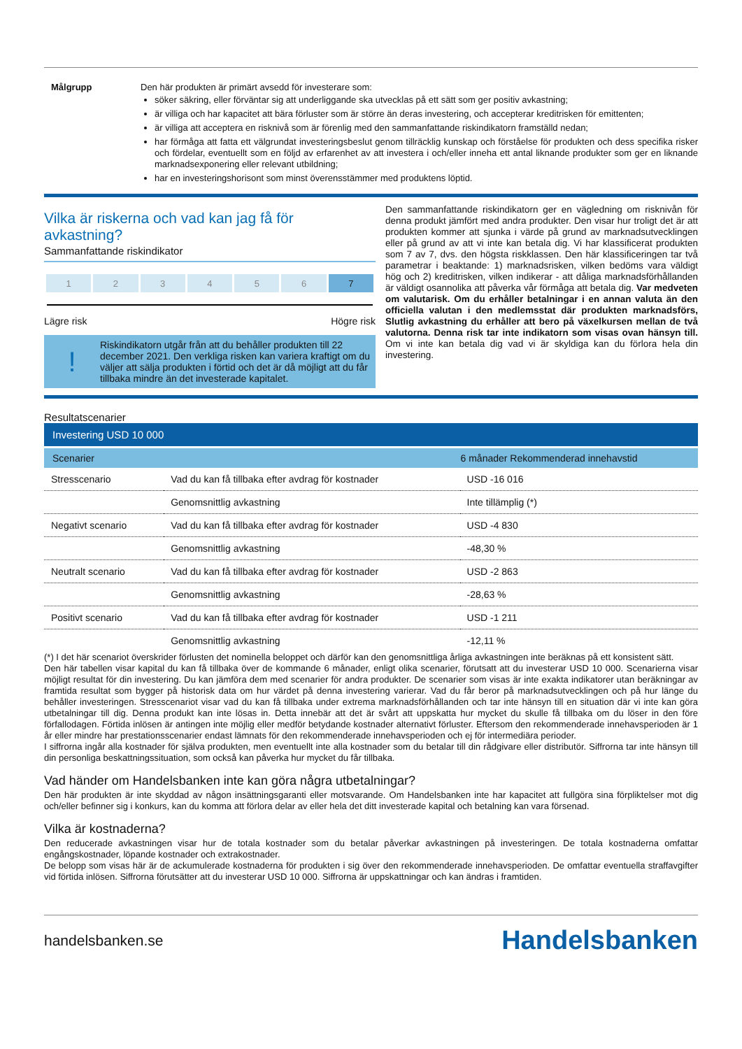Målgrupp
Den här produkten är primärt avsedd för investerare som:
söker säkring, eller förväntar sig att underliggande ska utvecklas på ett sätt som ger positiv avkastning;
är villiga och har kapacitet att bära förluster som är större än deras investering, och accepterar kreditrisken för emittenten;
är villiga att acceptera en risknivå som är förenlig med den sammanfattande riskindikatorn framställd nedan;
har förmåga att fatta ett välgrundat investeringsbeslut genom tillräcklig kunskap och förståelse för produkten och dess specifika risker och fördelar, eventuellt som en följd av erfarenhet av att investera i och/eller inneha ett antal liknande produkter som ger en liknande marknadsexponering eller relevant utbildning;
har en investeringshorisont som minst överensstämmer med produktens löptid.
Vilka är riskerna och vad kan jag få för avkastning?
Sammanfattande riskindikator
| 1 | 2 | 3 | 4 | 5 | 6 | 7 |
Lägre risk Högre risk
!
Riskindikatorn utgår från att du behåller produkten till 22 december 2021. Den verkliga risken kan variera kraftigt om du väljer att sälja produkten i förtid och det är då möjligt att du får tillbaka mindre än det investerade kapitalet.
Den sammanfattande riskindikatorn ger en vägledning om risknivån för denna produkt jämfört med andra produkter. Den visar hur troligt det är att produkten kommer att sjunka i värde på grund av marknadsutvecklingen eller på grund av att vi inte kan betala dig. Vi har klassificerat produkten som 7 av 7, dvs. den högsta riskklassen. Den här klassificeringen tar två parametrar i beaktande: 1) marknadsrisken, vilken bedöms vara väldigt hög och 2) kreditrisken, vilken indikerar - att dåliga marknadsförhållanden är väldigt osannolika att påverka vår förmåga att betala dig. Var medveten om valutarisk. Om du erhåller betalningar i en annan valuta än den officiella valutan i den medlemsstat där produkten marknadsförs, Slutlig avkastning du erhåller att bero på växelkursen mellan de två valutorna. Denna risk tar inte indikatorn som visas ovan hänsyn till. Om vi inte kan betala dig vad vi är skyldiga kan du förlora hela din investering.
Resultatscenarier
| Investering USD 10 000 | | |
| --- | --- | --- |
| Scenarier | | 6 månader Rekommenderad innehavstid |
| Stresscenario | Vad du kan få tillbaka efter avdrag för kostnader | USD -16 016 |
| | Genomsnittlig avkastning | Inte tillämplig (*) |
| Negativt scenario | Vad du kan få tillbaka efter avdrag för kostnader | USD -4 830 |
| | Genomsnittlig avkastning | -48,30 % |
| Neutralt scenario | Vad du kan få tillbaka efter avdrag för kostnader | USD -2 863 |
| | Genomsnittlig avkastning | -28,63 % |
| Positivt scenario | Vad du kan få tillbaka efter avdrag för kostnader | USD -1 211 |
| | Genomsnittlig avkastning | -12,11 % |
(*) I det här scenariot överskrider förlusten det nominella beloppet och därför kan den genomsnittliga årliga avkastningen inte beräknas på ett konsistent sätt.
Den här tabellen visar kapital du kan få tillbaka över de kommande 6 månader, enligt olika scenarier, förutsatt att du investerar USD 10 000. Scenarierna visar möjligt resultat för din investering. Du kan jämföra dem med scenarier för andra produkter. De scenarier som visas är inte exakta indikatorer utan beräkningar av framtida resultat som bygger på historisk data om hur värdet på denna investering varierar. Vad du får beror på marknadsutvecklingen och på hur länge du behåller investeringen. Stresscenariot visar vad du kan få tillbaka under extrema marknadsförhållanden och tar inte hänsyn till en situation där vi inte kan göra utbetalningar till dig. Denna produkt kan inte lösas in. Detta innebär att det är svårt att uppskatta hur mycket du skulle få tillbaka om du löser in den före förfallodagen. Förtida inlösen är antingen inte möjlig eller medför betydande kostnader alternativt förluster. Eftersom den rekommenderade innehavsperioden är 1 år eller mindre har prestationsscenarier endast lämnats för den rekommenderade innehavsperioden och ej för intermediära perioder.
I siffrorna ingår alla kostnader för själva produkten, men eventuellt inte alla kostnader som du betalar till din rådgivare eller distributör. Siffrorna tar inte hänsyn till din personliga beskattningssituation, som också kan påverka hur mycket du får tillbaka.
Vad händer om Handelsbanken inte kan göra några utbetalningar?
Den här produkten är inte skyddad av någon insättningsgaranti eller motsvarande. Om Handelsbanken inte har kapacitet att fullgöra sina förpliktelser mot dig och/eller befinner sig i konkurs, kan du komma att förlora delar av eller hela det ditt investerade kapital och betalning kan vara försenad.
Vilka är kostnaderna?
Den reducerade avkastningen visar hur de totala kostnader som du betalar påverkar avkastningen på investeringen. De totala kostnaderna omfattar engångskostnader, löpande kostnader och extrakostnader.
De belopp som visas här är de ackumulerade kostnaderna för produkten i sig över den rekommenderade innehavsperioden. De omfattar eventuella straffavgifter vid förtida inlösen. Siffrorna förutsätter att du investerar USD 10 000. Siffrorna är uppskattningar och kan ändras i framtiden.
handelsbanken.se Handelsbanken